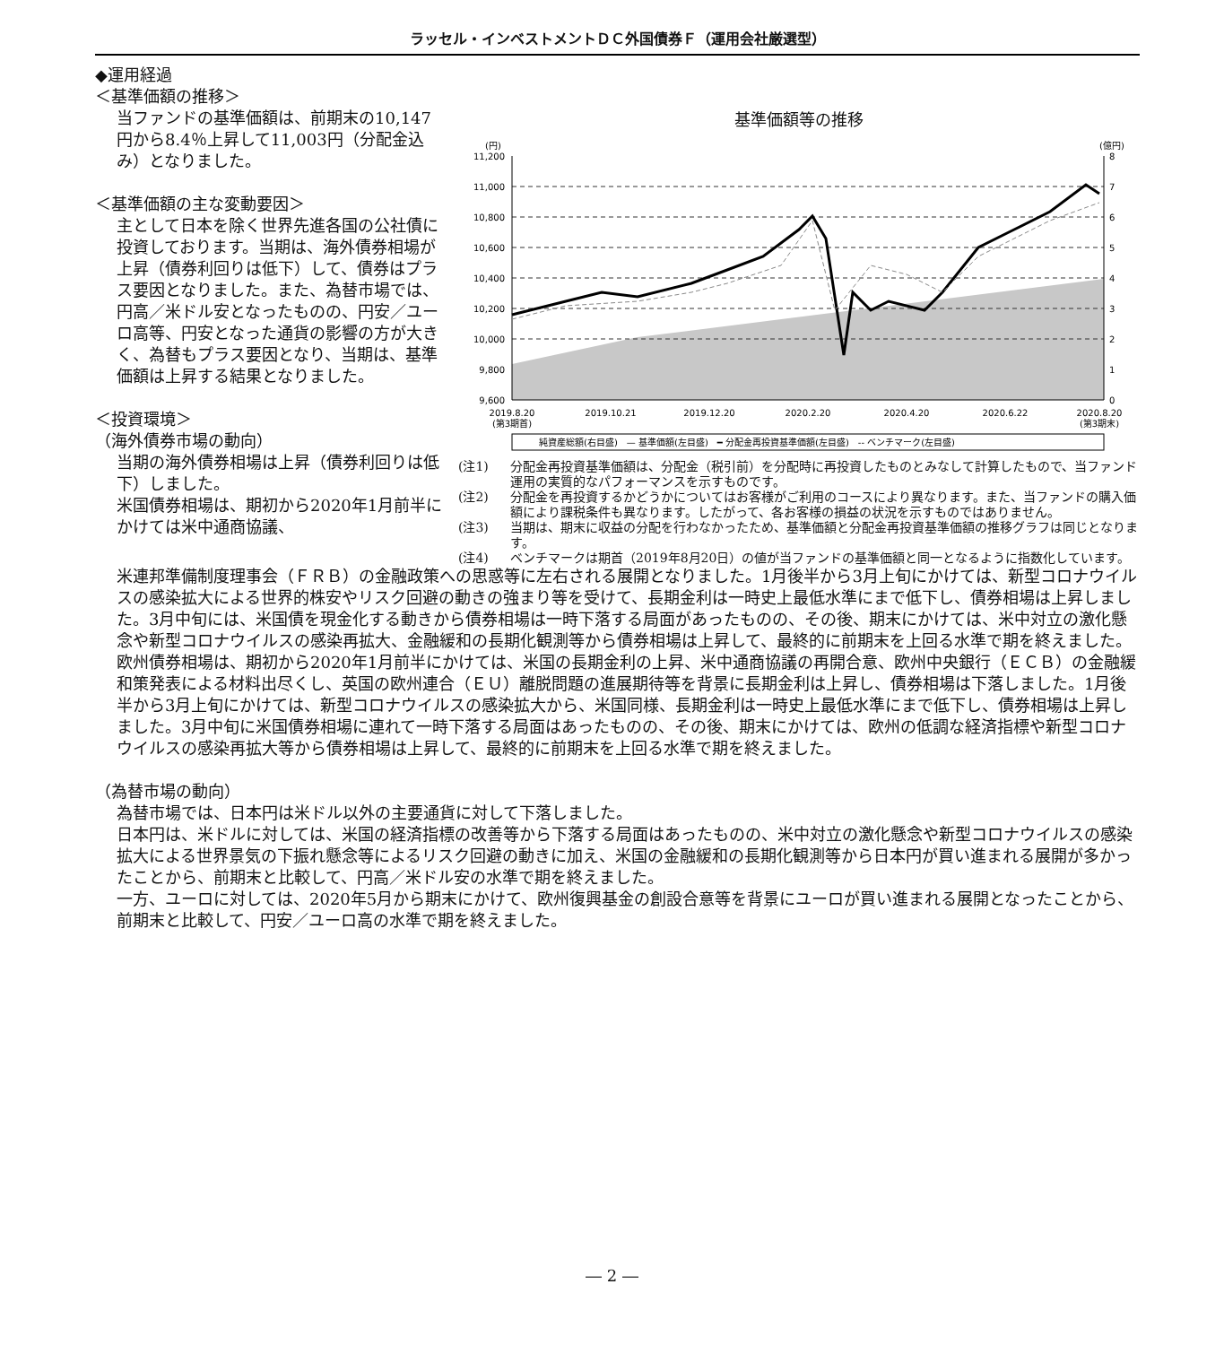ラッセル・インベストメントＤＣ外国債券Ｆ（運用会社厳選型）
基準価額等の推移
(円)
(億円)
11,200
11,000
10,800
10,600
10,400
10,200
10,000
9,800
9,600
8
7
6
5
4
3
2
1
0
2019.8.20
(第3期首)
2019.10.21
2019.12.20
2020.2.20
2020.4.20
2020.6.22
2020.8.20
(第3期末)
純資産総額(右目盛)　— 基準価額(左目盛)　━ 分配金再投資基準価額(左目盛)　-- ベンチマーク(左目盛)
(注1) 分配金再投資基準価額は、分配金（税引前）を分配時に再投資したものとみなして計算したもので、当ファンド運用の実質的なパフォーマンスを示すものです。
(注2) 分配金を再投資するかどうかについてはお客様がご利用のコースにより異なります。また、当ファンドの購入価額により課税条件も異なります。したがって、各お客様の損益の状況を示すものではありません。
(注3) 当期は、期末に収益の分配を行わなかったため、基準価額と分配金再投資基準価額の推移グラフは同じとなります。
(注4) ベンチマークは期首（2019年8月20日）の値が当ファンドの基準価額と同一となるように指数化しています。
◆運用経過
＜基準価額の推移＞
当ファンドの基準価額は、前期末の10,147円から8.4％上昇して11,003円（分配金込み）となりました。
＜基準価額の主な変動要因＞
主として日本を除く世界先進各国の公社債に投資しております。当期は、海外債券相場が上昇（債券利回りは低下）して、債券はプラス要因となりました。また、為替市場では、円高／米ドル安となったものの、円安／ユーロ高等、円安となった通貨の影響の方が大きく、為替もプラス要因となり、当期は、基準価額は上昇する結果となりました。
＜投資環境＞
（海外債券市場の動向）
当期の海外債券相場は上昇（債券利回りは低下）しました。
米国債券相場は、期初から2020年1月前半にかけては米中通商協議、
米連邦準備制度理事会（ＦＲＢ）の金融政策への思惑等に左右される展開となりました。1月後半から3月上旬にかけては、新型コロナウイルスの感染拡大による世界的株安やリスク回避の動きの強まり等を受けて、長期金利は一時史上最低水準にまで低下し、債券相場は上昇しました。3月中旬には、米国債を現金化する動きから債券相場は一時下落する局面があったものの、その後、期末にかけては、米中対立の激化懸念や新型コロナウイルスの感染再拡大、金融緩和の長期化観測等から債券相場は上昇して、最終的に前期末を上回る水準で期を終えました。
欧州債券相場は、期初から2020年1月前半にかけては、米国の長期金利の上昇、米中通商協議の再開合意、欧州中央銀行（ＥＣＢ）の金融緩和策発表による材料出尽くし、英国の欧州連合（ＥＵ）離脱問題の進展期待等を背景に長期金利は上昇し、債券相場は下落しました。1月後半から3月上旬にかけては、新型コロナウイルスの感染拡大から、米国同様、長期金利は一時史上最低水準にまで低下し、債券相場は上昇しました。3月中旬に米国債券相場に連れて一時下落する局面はあったものの、その後、期末にかけては、欧州の低調な経済指標や新型コロナウイルスの感染再拡大等から債券相場は上昇して、最終的に前期末を上回る水準で期を終えました。
（為替市場の動向）
為替市場では、日本円は米ドル以外の主要通貨に対して下落しました。
日本円は、米ドルに対しては、米国の経済指標の改善等から下落する局面はあったものの、米中対立の激化懸念や新型コロナウイルスの感染拡大による世界景気の下振れ懸念等によるリスク回避の動きに加え、米国の金融緩和の長期化観測等から日本円が買い進まれる展開が多かったことから、前期末と比較して、円高／米ドル安の水準で期を終えました。
一方、ユーロに対しては、2020年5月から期末にかけて、欧州復興基金の創設合意等を背景にユーロが買い進まれる展開となったことから、前期末と比較して、円安／ユーロ高の水準で期を終えました。
― 2 ―